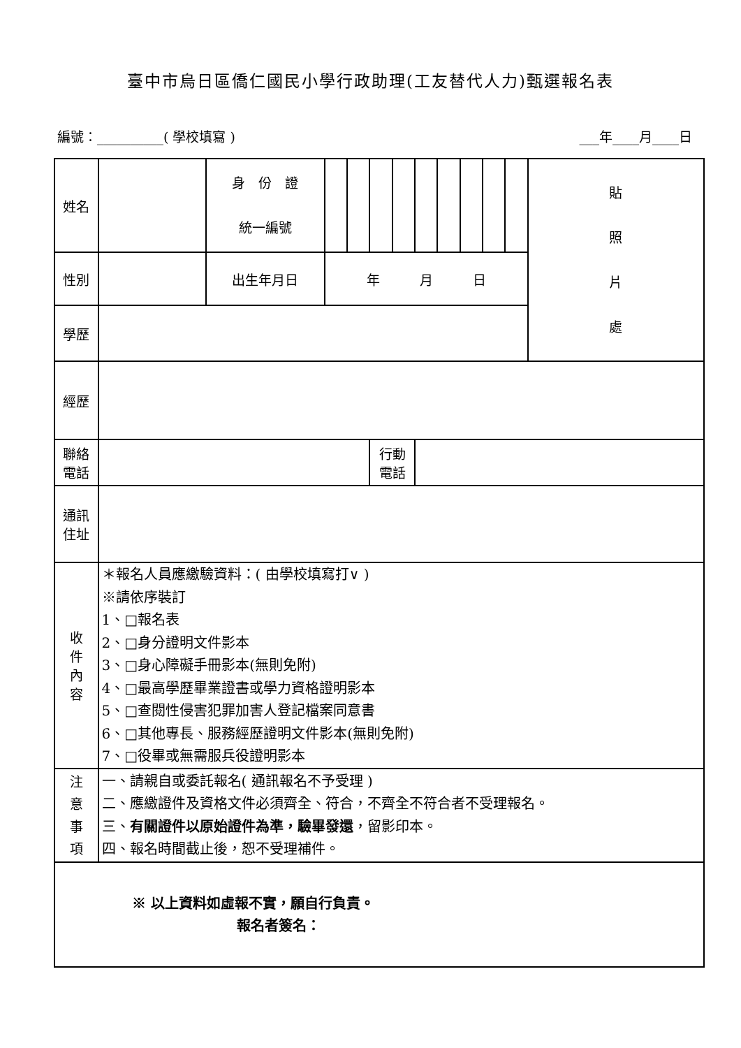臺中市烏日區僑仁國民小學行政助理(工友替代人力)甄選報名表
編號：__________( 學校填寫 ) ___年____月____日
| 姓名 | | 身 份 證 統一編號 | | | | | | | | | | 貼 照 片 處 |
| 性別 | | 出生年月日 | 年 月 日 | | | | | | | | | |
| 學歷 | | | | | | | | | | | | |
| 經歷 | | | | | | | | | | | | |
| 聯絡 電話 | | | | | 行動 電話 | | | | | | | |
| 通訊 住址 | | | | | | | | | | | | |
| 收 件 內 容 | ＊報名人員應繳驗資料：( 由學校填寫打∨ ) ※請依序裝訂 1、□報名表 2、□身分證明文件影本 3、□身心障礙手冊影本(無則免附) 4、□最高學歷畢業證書或學力資格證明影本 5、□查閱性侵害犯罪加害人登記檔案同意書 6、□其他專長、服務經歷證明文件影本(無則免附) 7、□役畢或無需服兵役證明影本 | | | | | | | | | | | |
| 注 意 事 項 | 一、請親自或委託報名( 通訊報名不予受理 ) 二、應繳證件及資格文件必須齊全、符合，不齊全不符合者不受理報名。 三、 有關證件以原始證件為準，驗畢發還 ，留影印本。 四、報名時間截止後，恕不受理補件。 | | | | | | | | | | | |
| ※ 以上資料如虛報不實，願自行負責。 報名者簽名： | | | | | | | | | | | | |